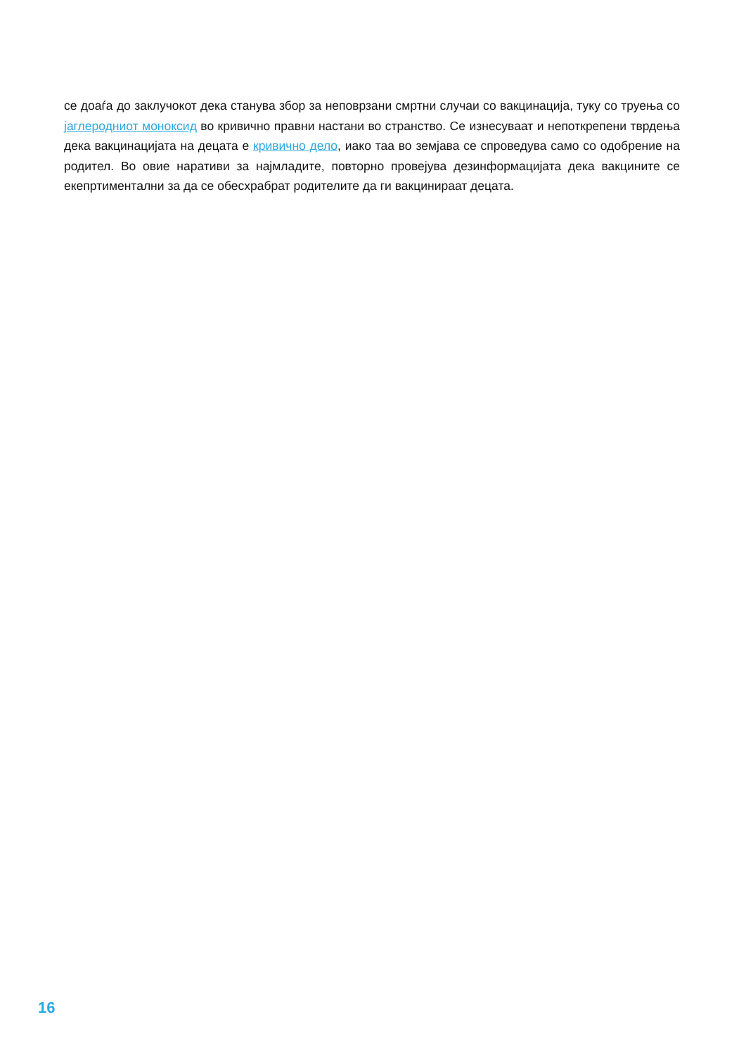се доаѓа до заклучокот дека станува збор за неповрзани смртни случаи со вакцинација, туку со труења со јаглеродниот моноксид во кривично правни настани во странство. Се изнесуваат и непоткрепени тврдења дека вакцинацијата на децата е кривично дело, иако таа во земјава се спроведува само со одобрение на родител. Во овие наративи за најмладите, повторно провејува дезинформацијата дека вакцините се екепртиментални за да се обесхрабрат родителите да ги вакцинираат децата.
16